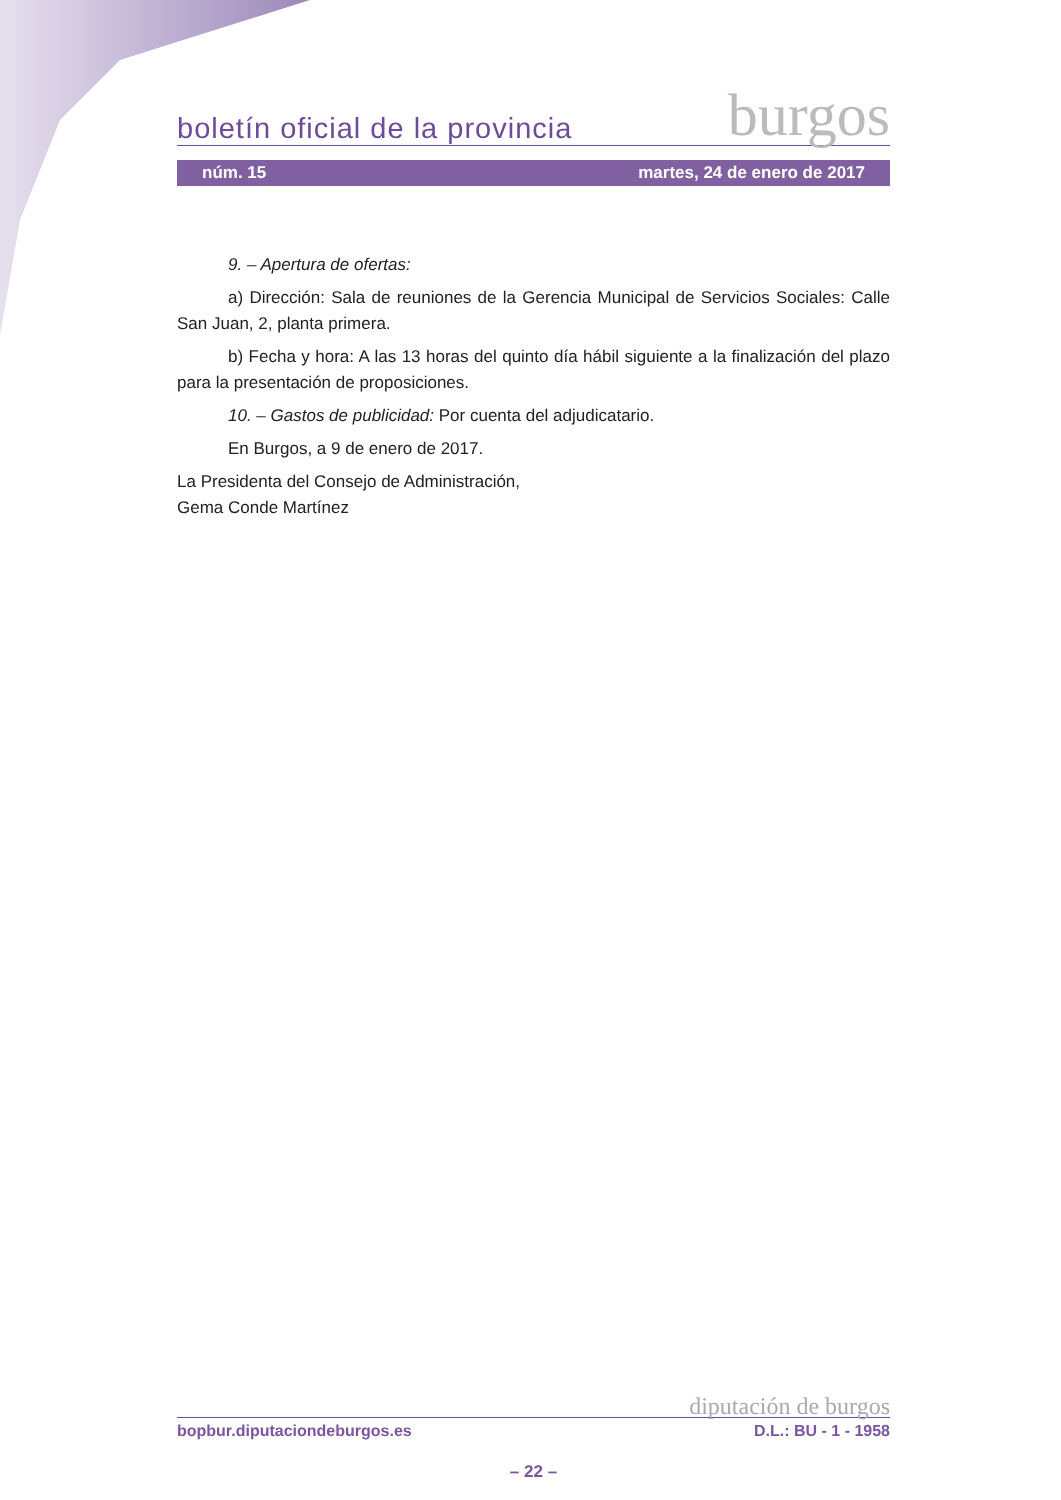boletín oficial de la provincia burgos
núm. 15 martes, 24 de enero de 2017
9. – Apertura de ofertas:
a) Dirección: Sala de reuniones de la Gerencia Municipal de Servicios Sociales: Calle San Juan, 2, planta primera.
b) Fecha y hora: A las 13 horas del quinto día hábil siguiente a la finalización del plazo para la presentación de proposiciones.
10. – Gastos de publicidad: Por cuenta del adjudicatario.
En Burgos, a 9 de enero de 2017.
La Presidenta del Consejo de Administración,
Gema Conde Martínez
diputación de burgos
bopbur.diputaciondeburgos.es D.L.: BU - 1 - 1958
– 22 –